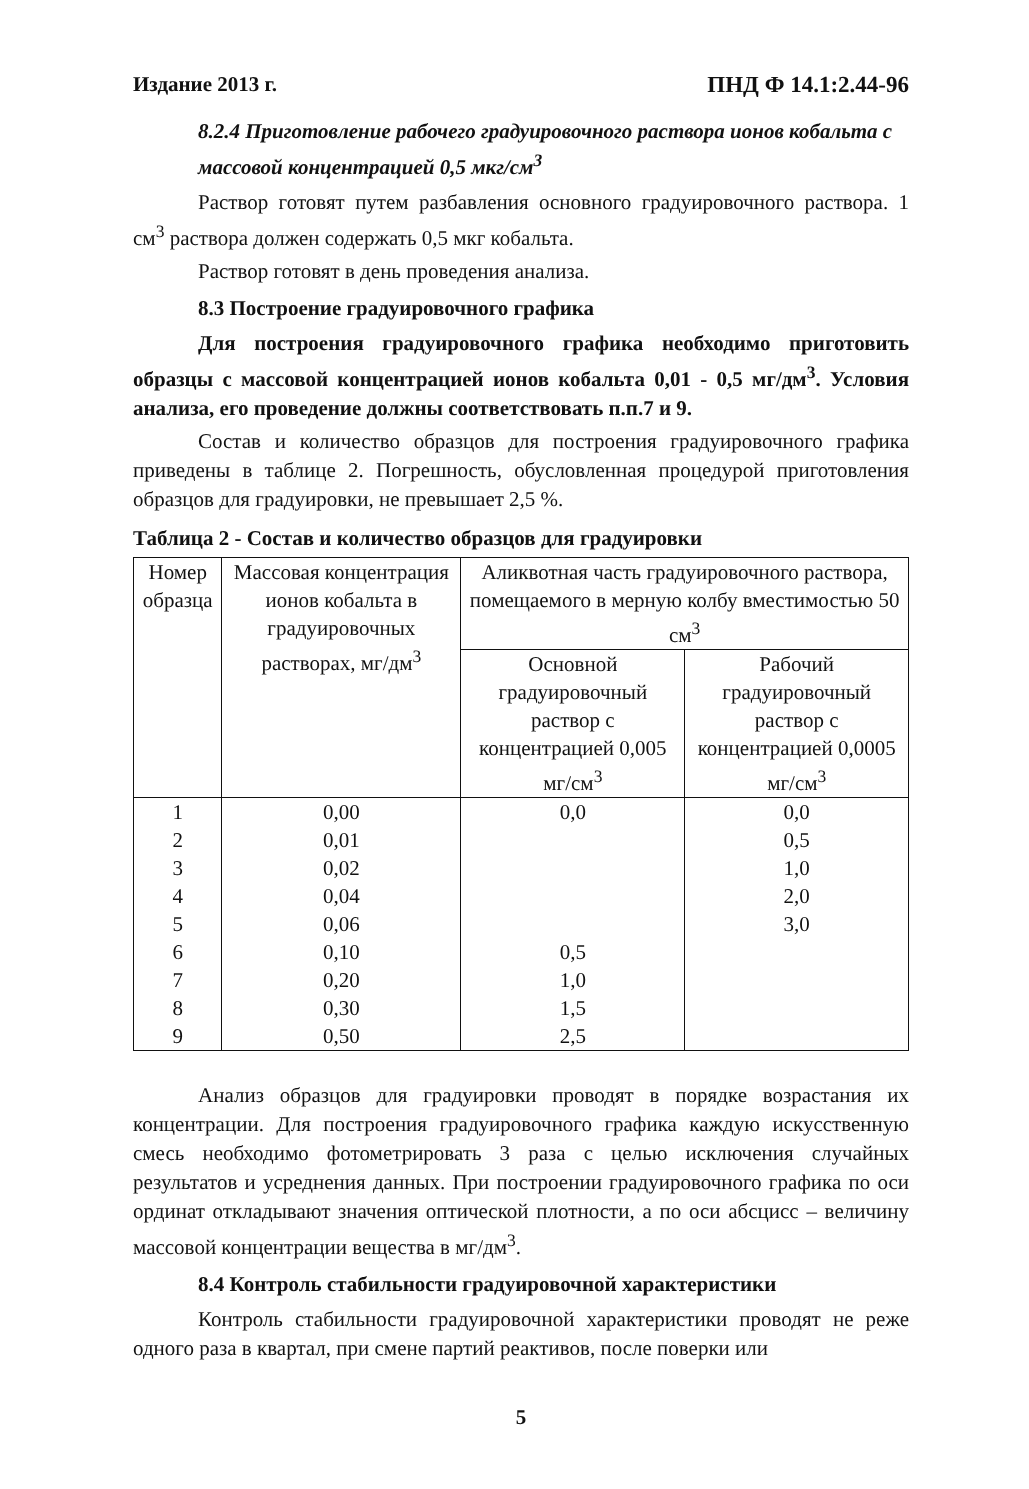Издание 2013 г. ПНД Ф 14.1:2.44-96
8.2.4 Приготовление рабочего градуировочного раствора ионов кобальта с массовой концентрацией 0,5 мкг/см<sup>3</sup>
Раствор готовят путем разбавления основного градуировочного раствора. 1 см<sup>3</sup> раствора должен содержать 0,5 мкг кобальта.
Раствор готовят в день проведения анализа.
8.3 Построение градуировочного графика
Для построения градуировочного графика необходимо приготовить образцы с массовой концентрацией ионов кобальта 0,01 - 0,5 мг/дм<sup>3</sup>. Условия анализа, его проведение должны соответствовать п.п.7 и 9.
Состав и количество образцов для построения градуировочного графика приведены в таблице 2. Погрешность, обусловленная процедурой приготовления образцов для градуировки, не превышает 2,5 %.
Таблица 2 - Состав и количество образцов для градуировки
| Номер образца | Массовая концентрация ионов кобальта в градуировочных растворах, мг/дм<sup>3</sup> | Аликвотная часть градуировочного раствора, помещаемого в мерную колбу вместимостью 50 см<sup>3</sup> | |
| --- | --- | --- | --- |
| | | Основной градуировочный раствор с концентрацией 0,005 мг/см<sup>3</sup> | Рабочий градуировочный раствор с концентрацией 0,0005 мг/см<sup>3</sup> |
| 1 | 0,00 | 0,0 | 0,0 |
| 2 | 0,01 | | 0,5 |
| 3 | 0,02 | | 1,0 |
| 4 | 0,04 | | 2,0 |
| 5 | 0,06 | | 3,0 |
| 6 | 0,10 | 0,5 | |
| 7 | 0,20 | 1,0 | |
| 8 | 0,30 | 1,5 | |
| 9 | 0,50 | 2,5 | |
Анализ образцов для градуировки проводят в порядке возрастания их концентрации. Для построения градуировочного графика каждую искусственную смесь необходимо фотометрировать 3 раза с целью исключения случайных результатов и усреднения данных. При построении градуировочного графика по оси ординат откладывают значения оптической плотности, а по оси абсцисс – величину массовой концентрации вещества в мг/дм<sup>3</sup>.
8.4 Контроль стабильности градуировочной характеристики
Контроль стабильности градуировочной характеристики проводят не реже одного раза в квартал, при смене партий реактивов, после поверки или
5